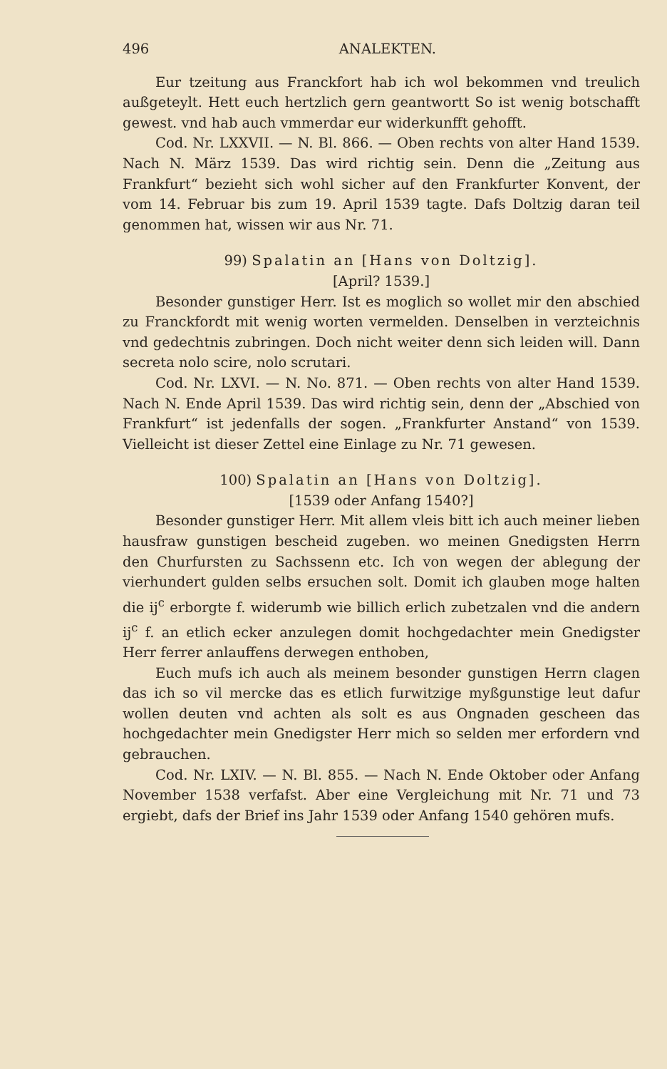496 ANALEKTEN.
Eur tzeitung aus Franckfort hab ich wol bekommen vnd treulich außgeteylt. Hett euch hertzlich gern geantwortt So ist wenig botschafft gewest. vnd hab auch vmmerdar eur widerkunfft gehofft.
Cod. Nr. LXXVII. — N. Bl. 866. — Oben rechts von alter Hand 1539. Nach N. März 1539. Das wird richtig sein. Denn die „Zeitung aus Frankfurt“ bezieht sich wohl sicher auf den Frankfurter Konvent, der vom 14. Februar bis zum 19. April 1539 tagte. Dafs Doltzig daran teil genommen hat, wissen wir aus Nr. 71.
99) Spalatin an [Hans von Doltzig].
[April? 1539.]
Besonder gunstiger Herr. Ist es moglich so wollet mir den abschied zu Franckfordt mit wenig worten vermelden. Denselben in verzteichnis vnd gedechtnis zubringen. Doch nicht weiter denn sich leiden will. Dann secreta nolo scire, nolo scrutari.
Cod. Nr. LXVI. — N. No. 871. — Oben rechts von alter Hand 1539. Nach N. Ende April 1539. Das wird richtig sein, denn der „Abschied von Frankfurt“ ist jedenfalls der sogen. „Frankfurter Anstand“ von 1539. Vielleicht ist dieser Zettel eine Einlage zu Nr. 71 gewesen.
100) Spalatin an [Hans von Doltzig].
[1539 oder Anfang 1540?]
Besonder gunstiger Herr. Mit allem vleis bitt ich auch meiner lieben hausfraw gunstigen bescheid zugeben. wo meinen Gnedigsten Herrn den Churfursten zu Sachssenn etc. Ich von wegen der ablegung der vierhundert gulden selbs ersuchen solt. Domit ich glauben moge halten die ij<sup>c</sup> erborgte f. widerumb wie billich erlich zubetzalen vnd die andern ij<sup>c</sup> f. an etlich ecker anzulegen domit hochgedachter mein Gnedigster Herr ferrer anlauffens derwegen enthoben,
Euch mufs ich auch als meinem besonder gunstigen Herrn clagen das ich so vil mercke das es etlich furwitzige myßgunstige leut dafur wollen deuten vnd achten als solt es aus Ongnaden gescheen das hochgedachter mein Gnedigster Herr mich so selden mer erfordern vnd gebrauchen.
Cod. Nr. LXIV. — N. Bl. 855. — Nach N. Ende Oktober oder Anfang November 1538 verfafst. Aber eine Vergleichung mit Nr. 71 und 73 ergiebt, dafs der Brief ins Jahr 1539 oder Anfang 1540 gehören mufs.